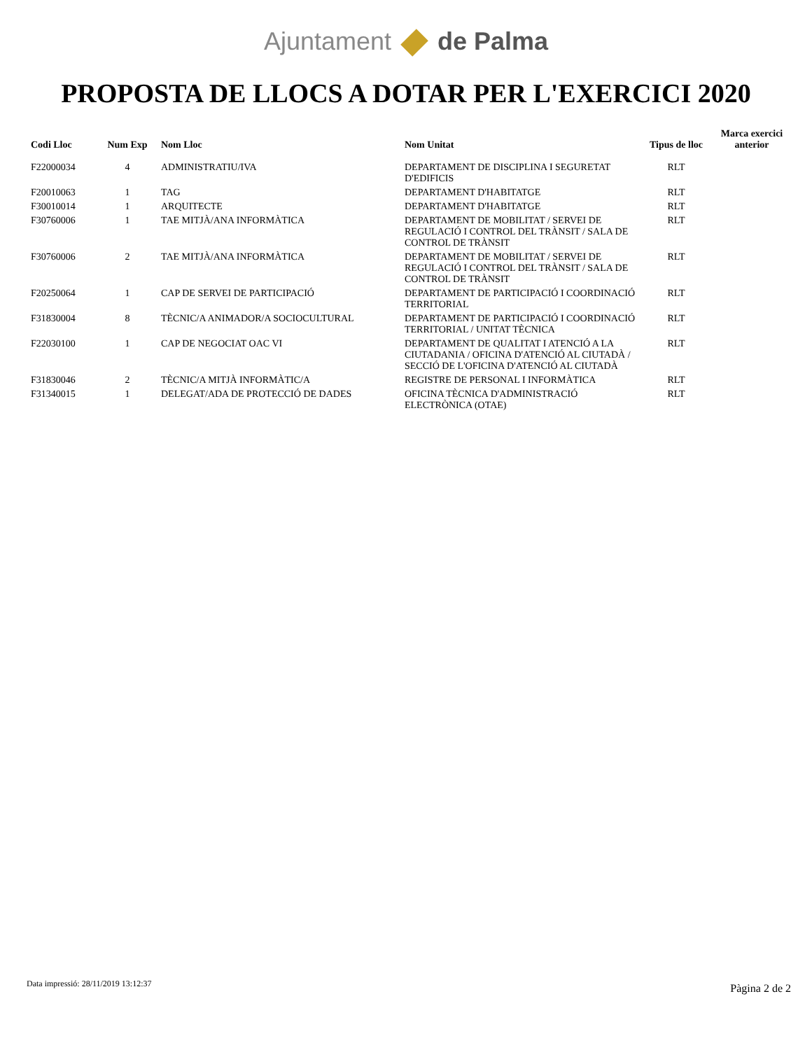Ajuntament de Palma
PROPOSTA DE LLOCS A DOTAR PER L'EXERCICI 2020
| Codi Lloc | Num Exp | Nom Lloc | Nom Unitat | Tipus de lloc | Marca exercici anterior |
| --- | --- | --- | --- | --- | --- |
| F22000034 | 4 | ADMINISTRATIU/IVA | DEPARTAMENT DE DISCIPLINA I SEGURETAT D'EDIFICIS | RLT | |
| F20010063 | 1 | TAG | DEPARTAMENT D'HABITATGE | RLT | |
| F30010014 | 1 | ARQUITECTE | DEPARTAMENT D'HABITATGE | RLT | |
| F30760006 | 1 | TAE MITJÀ/ANA INFORMÀTICA | DEPARTAMENT DE MOBILITAT / SERVEI DE REGULACIÓ I CONTROL DEL TRÀNSIT / SALA DE CONTROL DE TRÀNSIT | RLT | |
| F30760006 | 2 | TAE MITJÀ/ANA INFORMÀTICA | DEPARTAMENT DE MOBILITAT / SERVEI DE REGULACIÓ I CONTROL DEL TRÀNSIT / SALA DE CONTROL DE TRÀNSIT | RLT | |
| F20250064 | 1 | CAP DE SERVEI DE PARTICIPACIÓ | DEPARTAMENT DE PARTICIPACIÓ I COORDINACIÓ TERRITORIAL | RLT | |
| F31830004 | 8 | TÈCNIC/A ANIMADOR/A SOCIOCULTURAL | DEPARTAMENT DE PARTICIPACIÓ I COORDINACIÓ TERRITORIAL / UNITAT TÈCNICA | RLT | |
| F22030100 | 1 | CAP DE NEGOCIAT OAC VI | DEPARTAMENT DE QUALITAT I ATENCIÓ A LA CIUTADANIA / OFICINA D'ATENCIÓ AL CIUTADÀ / SECCIÓ DE L'OFICINA D'ATENCIÓ AL CIUTADÀ | RLT | |
| F31830046 | 2 | TÈCNIC/A MITJÀ INFORMÀTIC/A | REGISTRE DE PERSONAL I INFORMÀTICA | RLT | |
| F31340015 | 1 | DELEGAT/ADA DE PROTECCIÓ DE DADES | OFICINA TÈCNICA D'ADMINISTRACIÓ ELECTRÒNICA (OTAE) | RLT | |
Data impressió: 28/11/2019 13:12:37
Pàgina 2 de 2